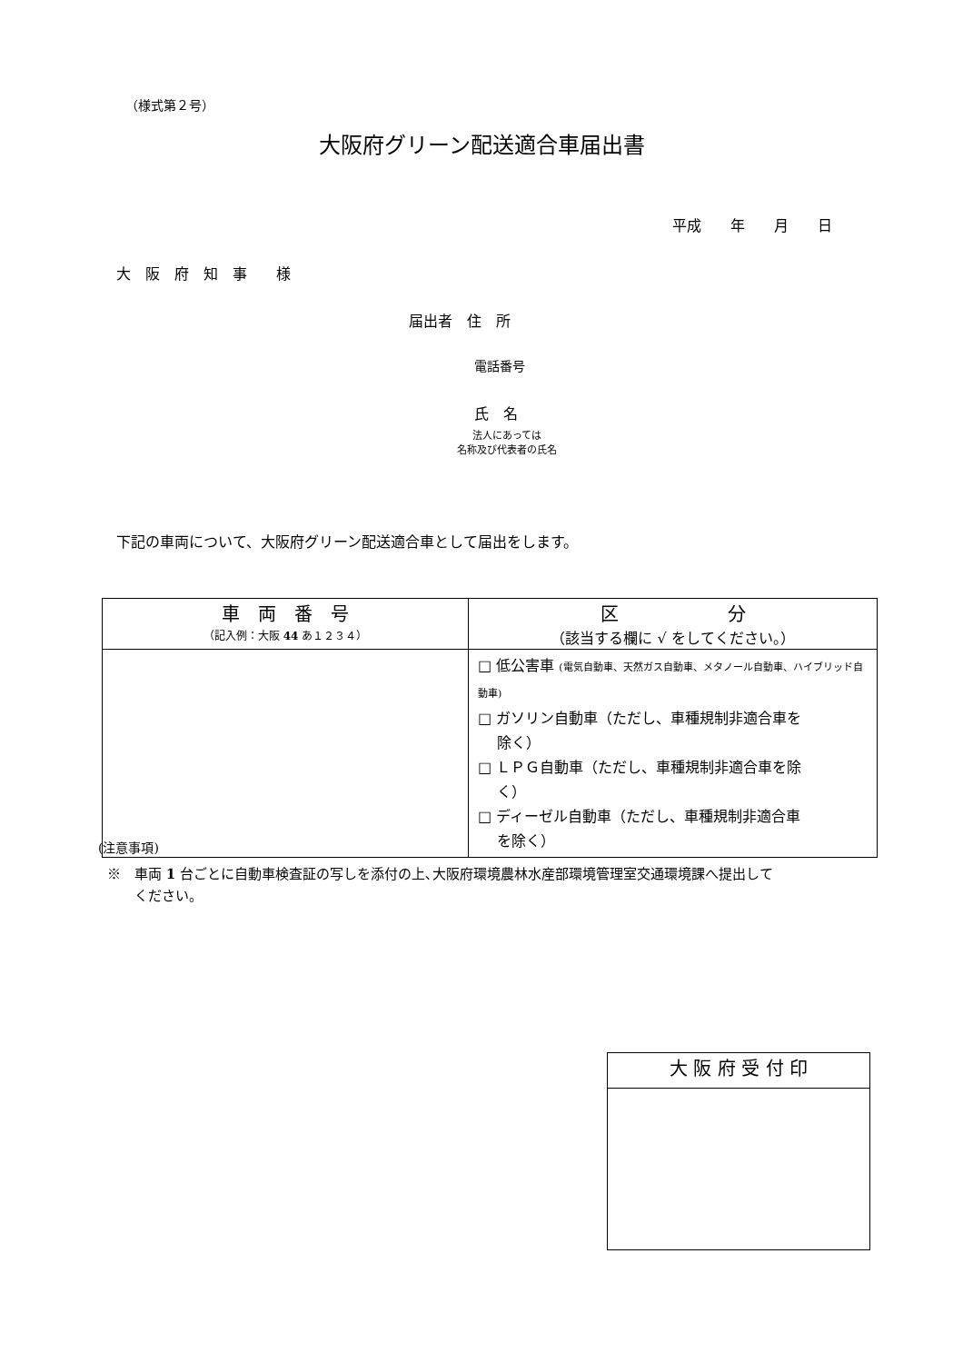（様式第２号）
大阪府グリーン配送適合車届出書
平成　　年　　月　　日
大　阪　府　知　事　　様
届出者　住　所
電話番号
氏　名
法人にあっては
名称及び代表者の氏名
下記の車両について、大阪府グリーン配送適合車として届出をします。
| 車 両 番 号 （記入例：大阪 44 あ１２３４） | 区 分 （該当する欄に √ をしてください。） |
| | □ 低公害車 (電気自動車、天然ガス自動車、メタノール自動車、ハイブリッド自動車) □ ガソリン自動車（ただし、車種規制非適合車を 除く） □ ＬＰＧ自動車（ただし、車種規制非適合車を除 く） □ ディーゼル自動車（ただし、車種規制非適合車 を除く） |
(注意事項)
※　車両 1 台ごとに自動車検査証の写しを添付の上､大阪府環境農林水産部環境管理室交通環境課へ提出して
　　ください。
| 大 阪 府 受 付 印 |